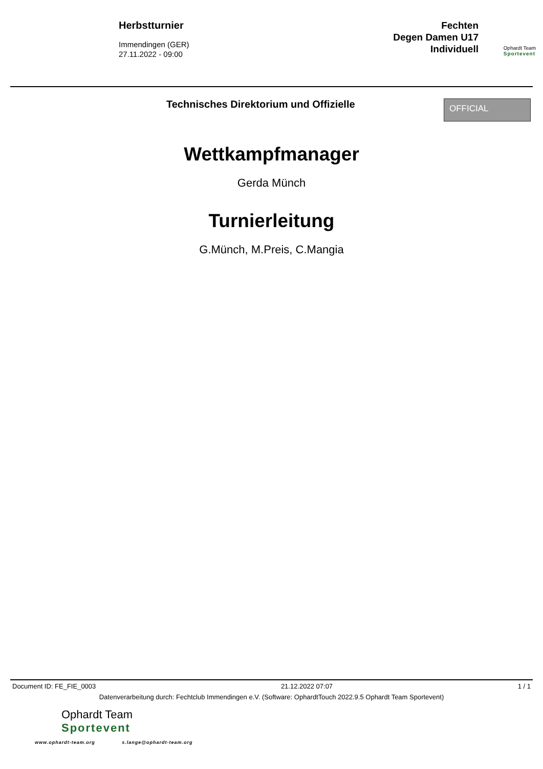Herbstturnier
Immendingen (GER)
27.11.2022 - 09:00
Fechten
Degen Damen U17
Individuell
Ophardt Team
Sportevent
Technisches Direktorium und Offizielle
OFFICIAL
Wettkampfmanager
Gerda Münch
Turnierleitung
G.Münch, M.Preis, C.Mangia
Document ID: FE_FIE_0003 21.12.2022 07:07 1 / 1
Datenverarbeitung durch: Fechtclub Immendingen e.V. (Software: OphardtTouch 2022.9.5 Ophardt Team Sportevent)
Ophardt Team
Sportevent
www.ophardt-team.org s.lange@ophardt-team.org